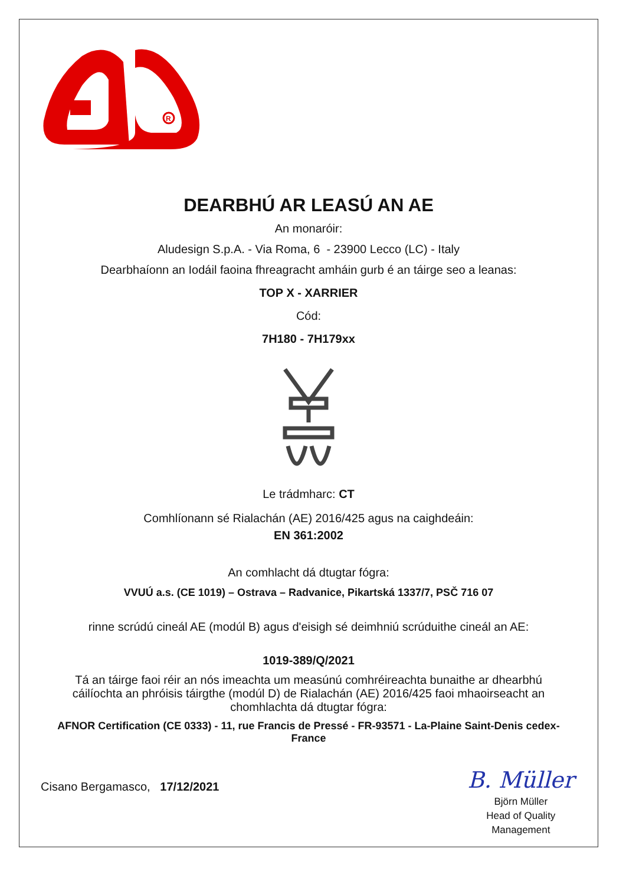R
DEARBHÚ AR LEASÚ AN AE
An monaróir:
Aludesign S.p.A. - Via Roma, 6 - 23900 Lecco (LC) - Italy
Dearbhaíonn an Iodáil faoina fhreagracht amháin gurb é an táirge seo a leanas:
TOP X - XARRIER
Cód:
7H180 - 7H179xx
Le trádmharc: CT
Comhlíonann sé Rialachán (AE) 2016/425 agus na caighdeáin:
EN 361:2002
An comhlacht dá dtugtar fógra:
VVUÚ a.s. (CE 1019) – Ostrava – Radvanice, Pikartská 1337/7, PSČ 716 07
rinne scrúdú cineál AE (modúl B) agus d'eisigh sé deimhniú scrúduithe cineál an AE:
1019-389/Q/2021
Tá an táirge faoi réir an nós imeachta um measúnú comhréireachta bunaithe ar dhearbhú cáilíochta an phróisis táirgthe (modúl D) de Rialachán (AE) 2016/425 faoi mhaoirseacht an chomhlachta dá dtugtar fógra:
AFNOR Certification (CE 0333) - 11, rue Francis de Pressé - FR-93571 - La-Plaine Saint-Denis cedex-France
Cisano Bergamasco, 17/12/2021
B. Müller
Björn Müller
Head of Quality
Management